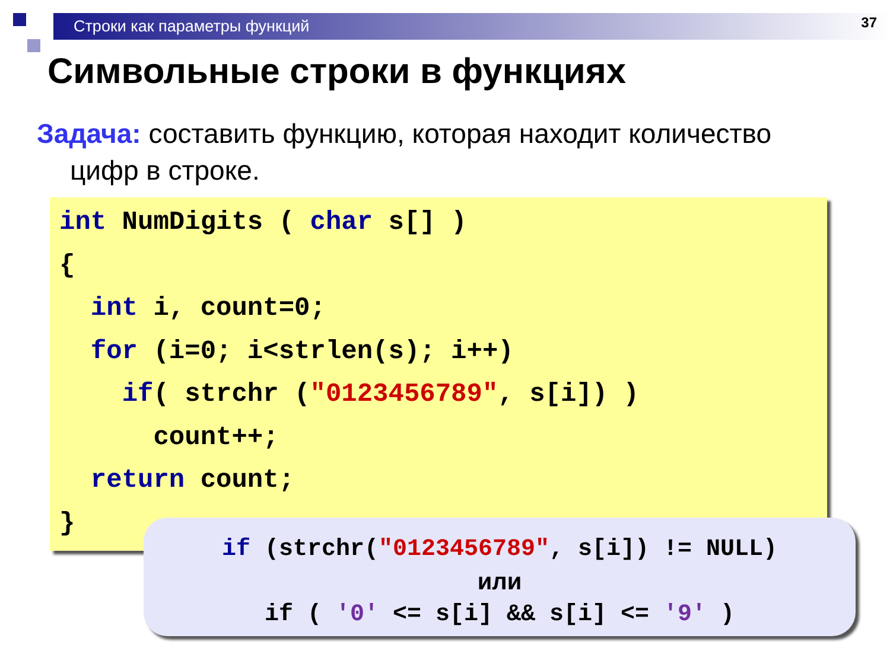Строки как параметры функций 37
Символьные строки в функциях
Задача: составить функцию, которая находит количество цифр в строке.
int NumDigits ( char s[] ) { int i, count=0; for (i=0; i<strlen(s); i++) if( strchr ("0123456789", s[i]) ) count++; return count; }
if (strchr("0123456789", s[i]) != NULL)
или
if ( '0' <= s[i] && s[i] <= '9' )